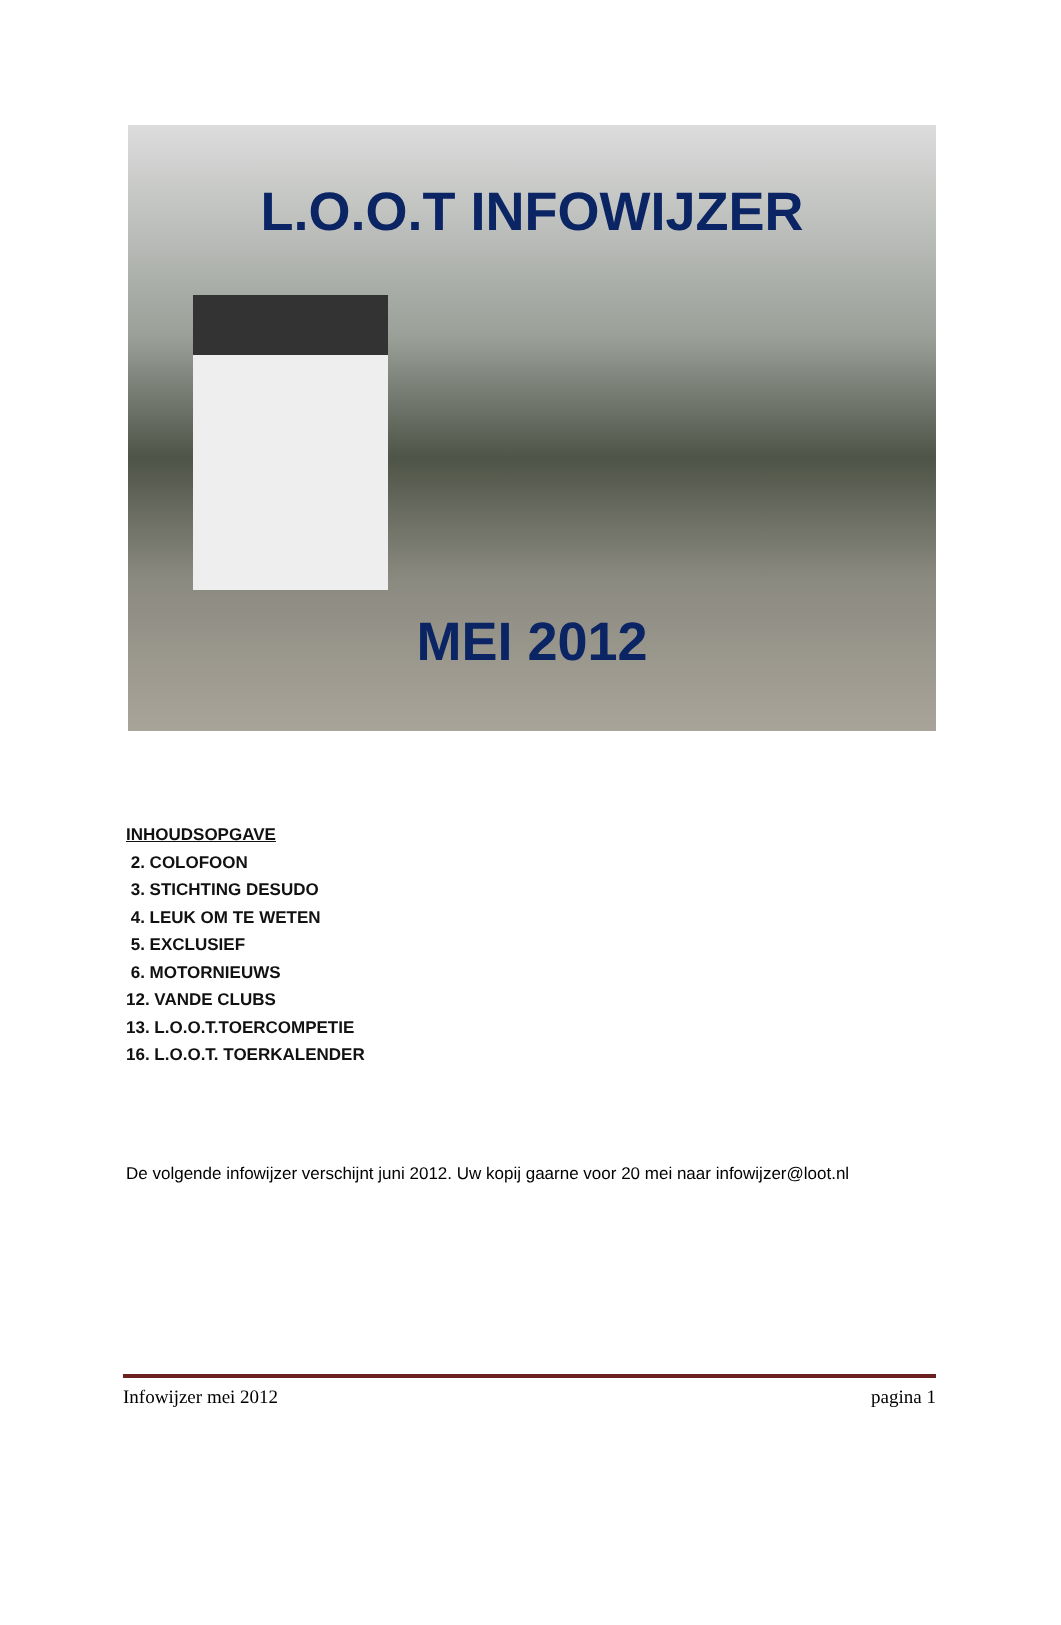L.O.O.T INFOWIJZER
MEI 2012
INHOUDSOPGAVE
2. COLOFOON
3. STICHTING DESUDO
4. LEUK OM TE WETEN
5. EXCLUSIEF
6. MOTORNIEUWS
12. VANDE CLUBS
13. L.O.O.T.TOERCOMPETIE
16. L.O.O.T. TOERKALENDER
De volgende infowijzer verschijnt juni 2012. Uw kopij gaarne voor 20 mei naar infowijzer@loot.nl
Infowijzer mei 2012 pagina 1